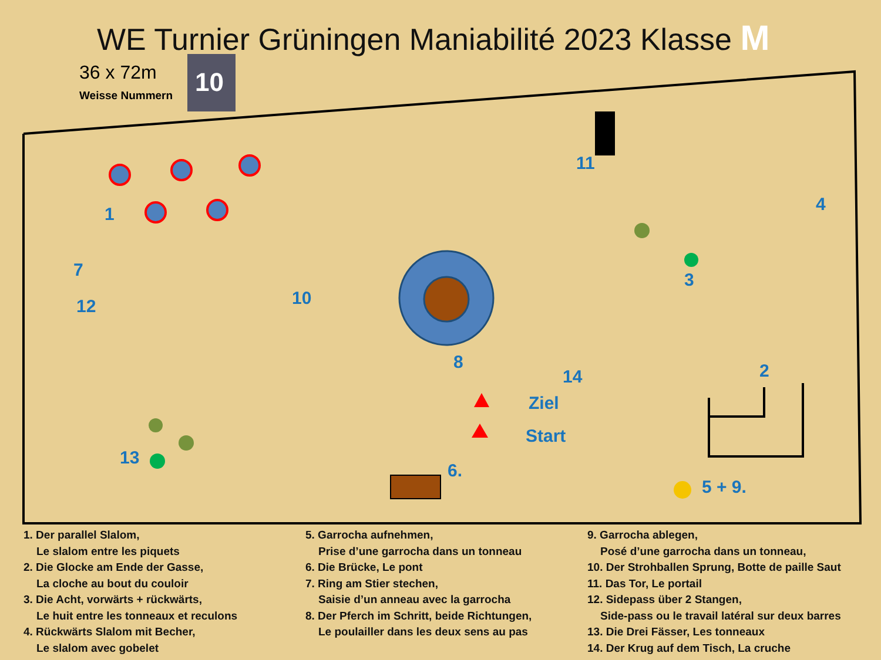WE Turnier Grüningen Maniabilité 2023 Klasse M
36 x 72m
Weisse Nummern
10
1
2
3
4
5 + 9.
6.
7
8
10
11
12
13
14
Ziel
Start
1. Der parallel Slalom,
Le slalom entre les piquets
2. Die Glocke am Ende der Gasse,
La cloche au bout du couloir
3. Die Acht, vorwärts + rückwärts,
Le huit entre les tonneaux et reculons
4. Rückwärts Slalom mit Becher,
Le slalom avec gobelet
5. Garrocha aufnehmen,
Prise d’une garrocha dans un tonneau
6. Die Brücke, Le pont
7. Ring am Stier stechen,
Saisie d’un anneau avec la garrocha
8. Der Pferch im Schritt, beide Richtungen,
Le poulailler dans les deux sens au pas
9. Garrocha ablegen,
Posé d’une garrocha dans un tonneau,
10. Der Strohballen Sprung, Botte de paille Saut
11. Das Tor, Le portail
12. Sidepass über 2 Stangen,
Side-pass ou le travail latéral sur deux barres
13. Die Drei Fässer, Les tonneaux
14. Der Krug auf dem Tisch, La cruche